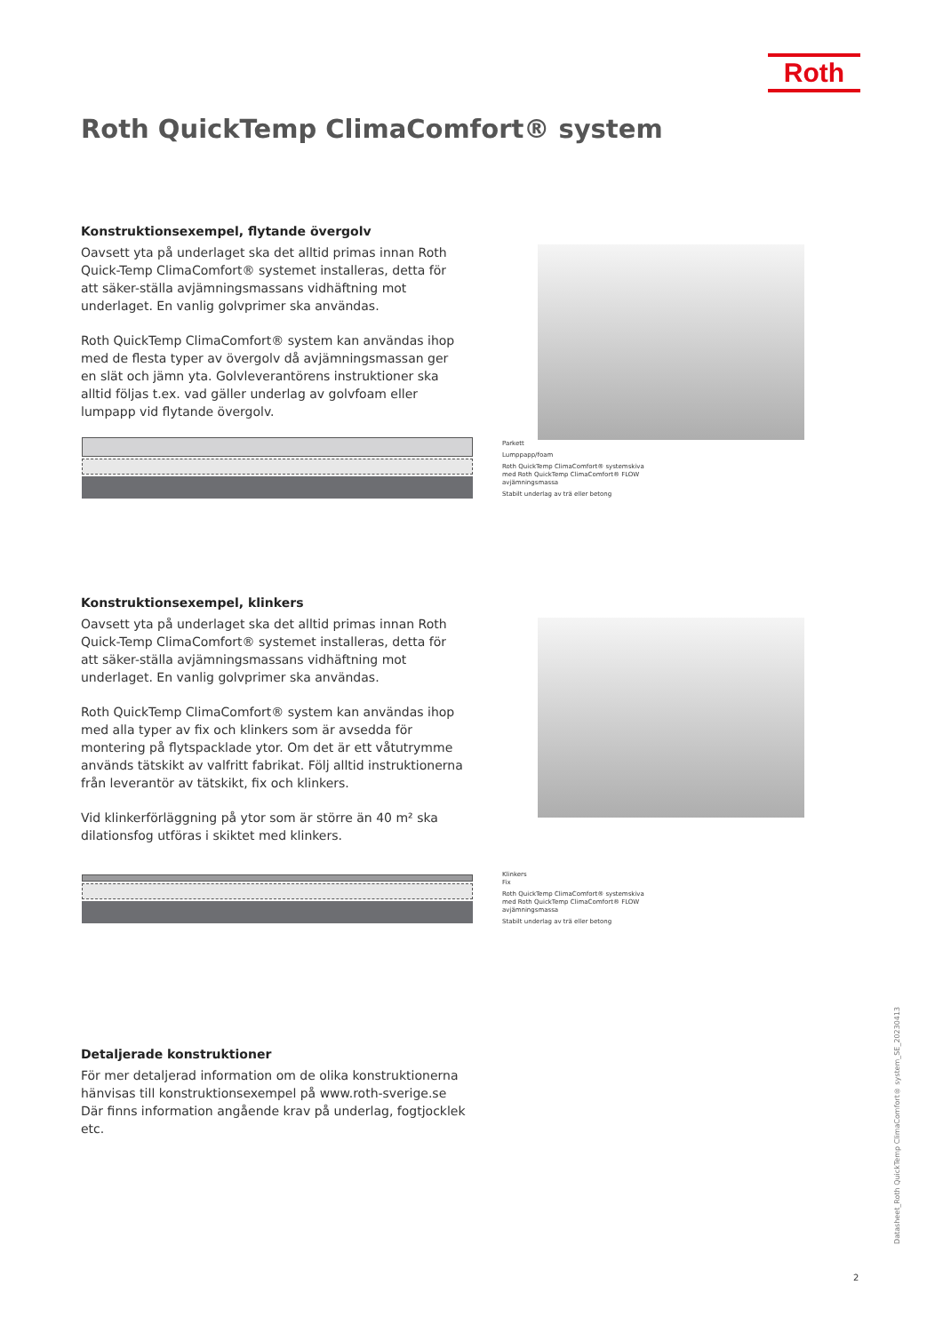Roth
Roth QuickTemp ClimaComfort® system
Konstruktionsexempel, flytande övergolv
Oavsett yta på underlaget ska det alltid primas innan Roth Quick-Temp ClimaComfort® systemet installeras, detta för att säker-ställa avjämningsmassans vidhäftning mot underlaget. En vanlig golvprimer ska användas.
Roth QuickTemp ClimaComfort® system kan användas ihop med de flesta typer av övergolv då avjämningsmassan ger en slät och jämn yta. Golvleverantörens instruktioner ska alltid följas t.ex. vad gäller underlag av golvfoam eller lumpapp vid flytande övergolv.
Parkett
Lumppapp/foam
Roth QuickTemp ClimaComfort® systemskiva med Roth QuickTemp ClimaComfort® FLOW avjämningsmassa
Stabilt underlag av trä eller betong
Konstruktionsexempel, klinkers
Oavsett yta på underlaget ska det alltid primas innan Roth Quick-Temp ClimaComfort® systemet installeras, detta för att säker-ställa avjämningsmassans vidhäftning mot underlaget. En vanlig golvprimer ska användas.
Roth QuickTemp ClimaComfort® system kan användas ihop med alla typer av fix och klinkers som är avsedda för montering på flytspacklade ytor. Om det är ett våtutrymme används tätskikt av valfritt fabrikat. Följ alltid instruktionerna från leverantör av tätskikt, fix och klinkers.
Vid klinkerförläggning på ytor som är större än 40 m² ska dilationsfog utföras i skiktet med klinkers.
Klinkers
Fix
Roth QuickTemp ClimaComfort® systemskiva med Roth QuickTemp ClimaComfort® FLOW avjämningsmassa
Stabilt underlag av trä eller betong
Detaljerade konstruktioner
För mer detaljerad information om de olika konstruktionerna hänvisas till konstruktionsexempel på www.roth-sverige.se
Där finns information angående krav på underlag, fogtjocklek etc.
Datasheet_Roth QuickTemp ClimaComfort® system_SE_20230413
2